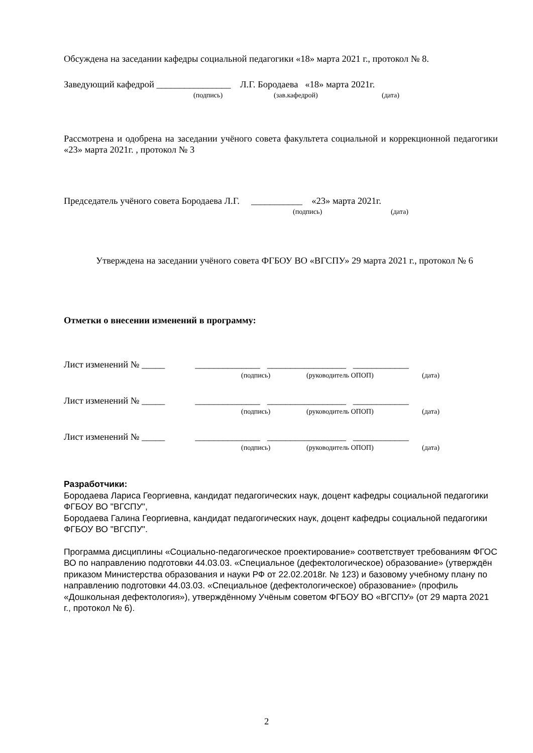Обсуждена на заседании кафедры социальной педагогики «18» марта 2021 г., протокол № 8.
Заведующий кафедрой ________________ Л.Г. Бородаева «18» марта 2021г.
(подпись) (зав.кафедрой) (дата)
Рассмотрена и одобрена на заседании учёного совета факультета социальной и коррекционной педагогики «23» марта 2021г. , протокол № 3
Председатель учёного совета Бородаева Л.Г. ___________ «23» марта 2021г.
(подпись) (дата)
Утверждена на заседании учёного совета ФГБОУ ВО «ВГСПУ» 29 марта 2021 г., протокол № 6
Отметки о внесении изменений в программу:
Лист изменений № _____ ______________ _________________ ____________
(подпись) (руководитель ОПОП) (дата)
Лист изменений № _____ ______________ _________________ ____________
(подпись) (руководитель ОПОП) (дата)
Лист изменений № _____ ______________ _________________ ____________
(подпись) (руководитель ОПОП) (дата)
Разработчики:
Бородаева Лариса Георгиевна, кандидат педагогических наук, доцент кафедры социальной педагогики ФГБОУ ВО "ВГСПУ",
Бородаева Галина Георгиевна, кандидат педагогических наук, доцент кафедры социальной педагогики ФГБОУ ВО "ВГСПУ".
Программа дисциплины «Социально-педагогическое проектирование» соответствует требованиям ФГОС ВО по направлению подготовки 44.03.03. «Специальное (дефектологическое) образование» (утверждён приказом Министерства образования и науки РФ от 22.02.2018г. № 123) и базовому учебному плану по направлению подготовки 44.03.03. «Специальное (дефектологическое) образование» (профиль «Дошкольная дефектология»), утверждённому Учёным советом ФГБОУ ВО «ВГСПУ» (от 29 марта 2021 г., протокол № 6).
2